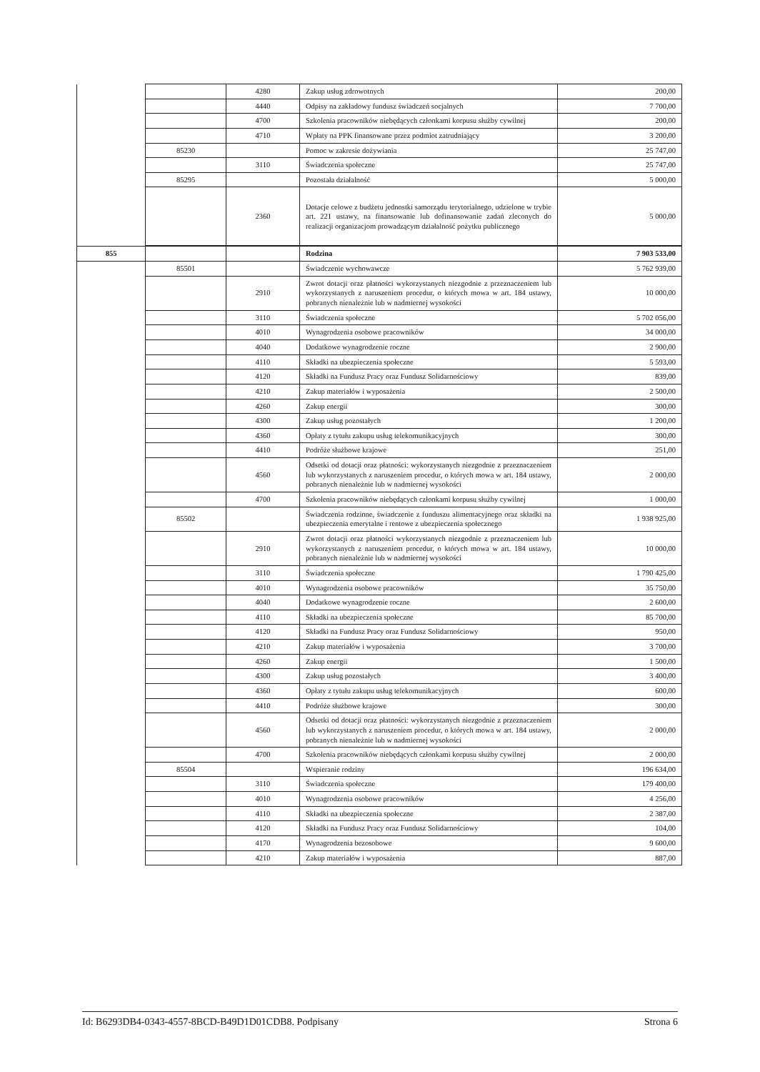| | | 4280 | Zakup usług zdrowotnych | 200,00 |
| | | 4440 | Odpisy na zakładowy fundusz świadczeń socjalnych | 7 700,00 |
| | | 4700 | Szkolenia pracowników niebędących członkami korpusu służby cywilnej | 200,00 |
| | | 4710 | Wpłaty na PPK finansowane przez podmiot zatrudniający | 3 200,00 |
| | 85230 | | Pomoc w zakresie dożywiania | 25 747,00 |
| | | 3110 | Świadczenia społeczne | 25 747,00 |
| | 85295 | | Pozostała działalność | 5 000,00 |
| | | 2360 | Dotacje celowe z budżetu jednostki samorządu terytorialnego, udzielone w trybie art. 221 ustawy, na finansowanie lub dofinansowanie zadań zleconych do realizacji organizacjom prowadzącym działalność pożytku publicznego | 5 000,00 |
| 855 | | | Rodzina | 7 903 533,00 |
| | 85501 | | Świadczenie wychowawcze | 5 762 939,00 |
| | | 2910 | Zwrot dotacji oraz płatności wykorzystanych niezgodnie z przeznaczeniem lub wykorzystanych z naruszeniem procedur, o których mowa w art. 184 ustawy, pobranych nienależnie lub w nadmiernej wysokości | 10 000,00 |
| | | 3110 | Świadczenia społeczne | 5 702 056,00 |
| | | 4010 | Wynagrodzenia osobowe pracowników | 34 000,00 |
| | | 4040 | Dodatkowe wynagrodzenie roczne | 2 900,00 |
| | | 4110 | Składki na ubezpieczenia społeczne | 5 593,00 |
| | | 4120 | Składki na Fundusz Pracy oraz Fundusz Solidarnościowy | 839,00 |
| | | 4210 | Zakup materiałów i wyposażenia | 2 500,00 |
| | | 4260 | Zakup energii | 300,00 |
| | | 4300 | Zakup usług pozostałych | 1 200,00 |
| | | 4360 | Opłaty z tytułu zakupu usług telekomunikacyjnych | 300,00 |
| | | 4410 | Podróże służbowe krajowe | 251,00 |
| | | 4560 | Odsetki od dotacji oraz płatności: wykorzystanych niezgodnie z przeznaczeniem lub wykorzystanych z naruszeniem procedur, o których mowa w art. 184 ustawy, pobranych nienależnie lub w nadmiernej wysokości | 2 000,00 |
| | | 4700 | Szkolenia pracowników niebędących członkami korpusu służby cywilnej | 1 000,00 |
| | 85502 | | Świadczenia rodzinne, świadczenie z funduszu alimentacyjnego oraz składki na ubezpieczenia emerytalne i rentowe z ubezpieczenia społecznego | 1 938 925,00 |
| | | 2910 | Zwrot dotacji oraz płatności wykorzystanych niezgodnie z przeznaczeniem lub wykorzystanych z naruszeniem procedur, o których mowa w art. 184 ustawy, pobranych nienależnie lub w nadmiernej wysokości | 10 000,00 |
| | | 3110 | Świadczenia społeczne | 1 790 425,00 |
| | | 4010 | Wynagrodzenia osobowe pracowników | 35 750,00 |
| | | 4040 | Dodatkowe wynagrodzenie roczne | 2 600,00 |
| | | 4110 | Składki na ubezpieczenia społeczne | 85 700,00 |
| | | 4120 | Składki na Fundusz Pracy oraz Fundusz Solidarnościowy | 950,00 |
| | | 4210 | Zakup materiałów i wyposażenia | 3 700,00 |
| | | 4260 | Zakup energii | 1 500,00 |
| | | 4300 | Zakup usług pozostałych | 3 400,00 |
| | | 4360 | Opłaty z tytułu zakupu usług telekomunikacyjnych | 600,00 |
| | | 4410 | Podróże służbowe krajowe | 300,00 |
| | | 4560 | Odsetki od dotacji oraz płatności: wykorzystanych niezgodnie z przeznaczeniem lub wykorzystanych z naruszeniem procedur, o których mowa w art. 184 ustawy, pobranych nienależnie lub w nadmiernej wysokości | 2 000,00 |
| | | 4700 | Szkolenia pracowników niebędących członkami korpusu służby cywilnej | 2 000,00 |
| | 85504 | | Wspieranie rodziny | 196 634,00 |
| | | 3110 | Świadczenia społeczne | 179 400,00 |
| | | 4010 | Wynagrodzenia osobowe pracowników | 4 256,00 |
| | | 4110 | Składki na ubezpieczenia społeczne | 2 387,00 |
| | | 4120 | Składki na Fundusz Pracy oraz Fundusz Solidarnościowy | 104,00 |
| | | 4170 | Wynagrodzenia bezosobowe | 9 600,00 |
| | | 4210 | Zakup materiałów i wyposażenia | 887,00 |
Id: B6293DB4-0343-4557-8BCD-B49D1D01CDB8. Podpisany Strona 6